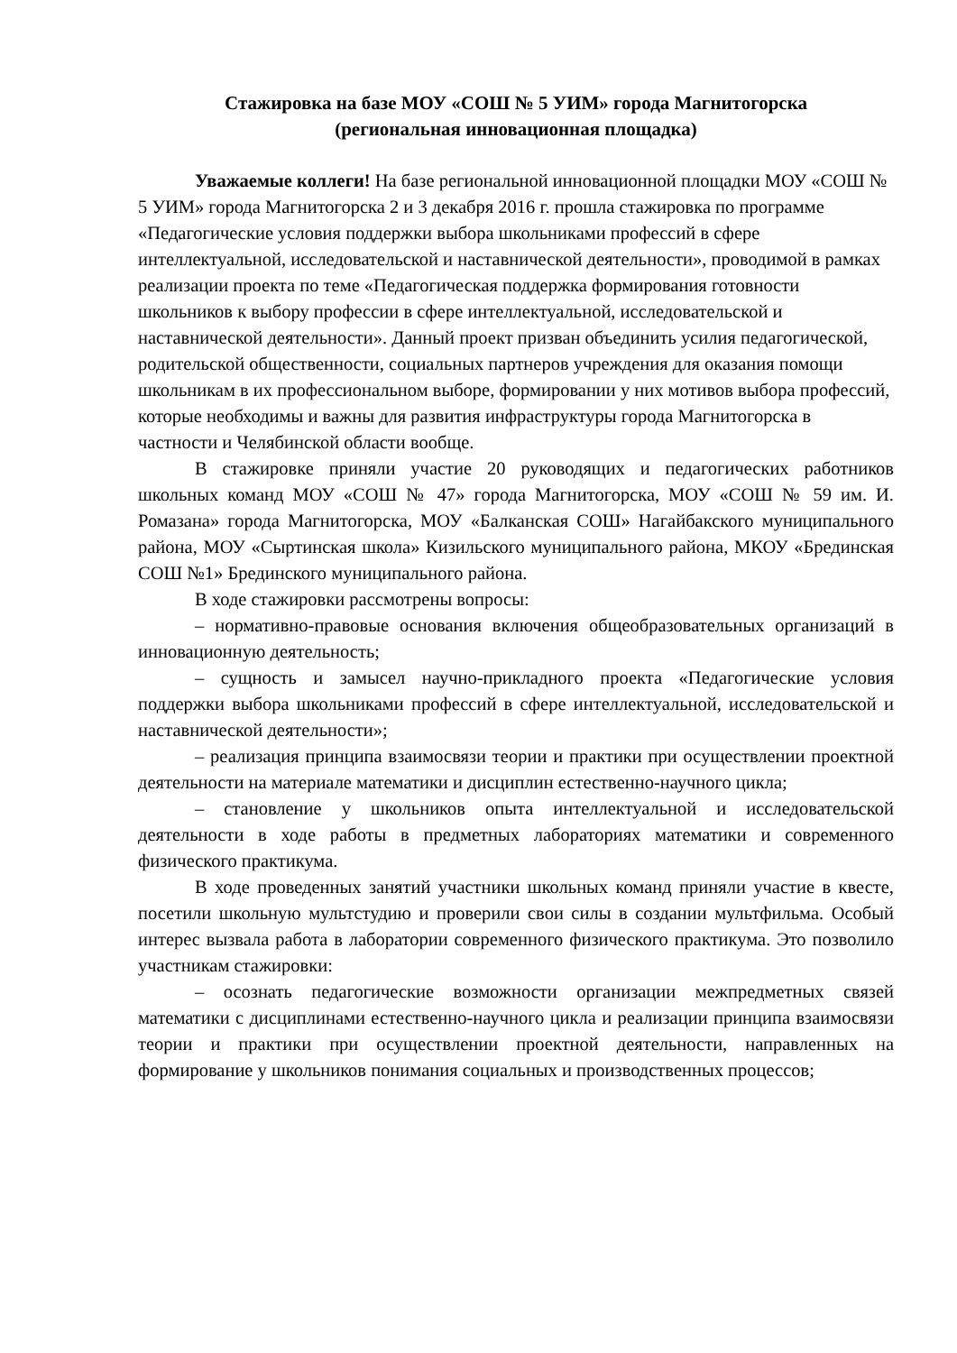Стажировка на базе МОУ «СОШ № 5 УИМ» города Магнитогорска
(региональная инновационная площадка)
Уважаемые коллеги! На базе региональной инновационной площадки МОУ «СОШ № 5 УИМ» города Магнитогорска 2 и 3 декабря 2016 г. прошла стажировка по программе «Педагогические условия поддержки выбора школьниками профессий в сфере интеллектуальной, исследовательской и наставнической деятельности», проводимой в рамках реализации проекта по теме «Педагогическая поддержка формирования готовности школьников к выбору профессии в сфере интеллектуальной, исследовательской и наставнической деятельности». Данный проект призван объединить усилия педагогической, родительской общественности, социальных партнеров учреждения для оказания помощи школьникам в их профессиональном выборе, формировании у них мотивов выбора профессий, которые необходимы и важны для развития инфраструктуры города Магнитогорска в частности и Челябинской области вообще.
В стажировке приняли участие 20 руководящих и педагогических работников школьных команд МОУ «СОШ № 47» города Магнитогорска, МОУ «СОШ № 59 им. И. Ромазана» города Магнитогорска, МОУ «Балканская СОШ» Нагайбакского муниципального района, МОУ «Сыртинская школа» Кизильского муниципального района, МКОУ «Брединская СОШ №1» Брединского муниципального района.
В ходе стажировки рассмотрены вопросы:
– нормативно-правовые основания включения общеобразовательных организаций в инновационную деятельность;
– сущность и замысел научно-прикладного проекта «Педагогические условия поддержки выбора школьниками профессий в сфере интеллектуальной, исследовательской и наставнической деятельности»;
– реализация принципа взаимосвязи теории и практики при осуществлении проектной деятельности на материале математики и дисциплин естественно-научного цикла;
– становление у школьников опыта интеллектуальной и исследовательской деятельности в ходе работы в предметных лабораториях математики и современного физического практикума.
В ходе проведенных занятий участники школьных команд приняли участие в квесте, посетили школьную мультстудию и проверили свои силы в создании мультфильма. Особый интерес вызвала работа в лаборатории современного физического практикума. Это позволило участникам стажировки:
– осознать педагогические возможности организации межпредметных связей математики с дисциплинами естественно-научного цикла и реализации принципа взаимосвязи теории и практики при осуществлении проектной деятельности, направленных на формирование у школьников понимания социальных и производственных процессов;